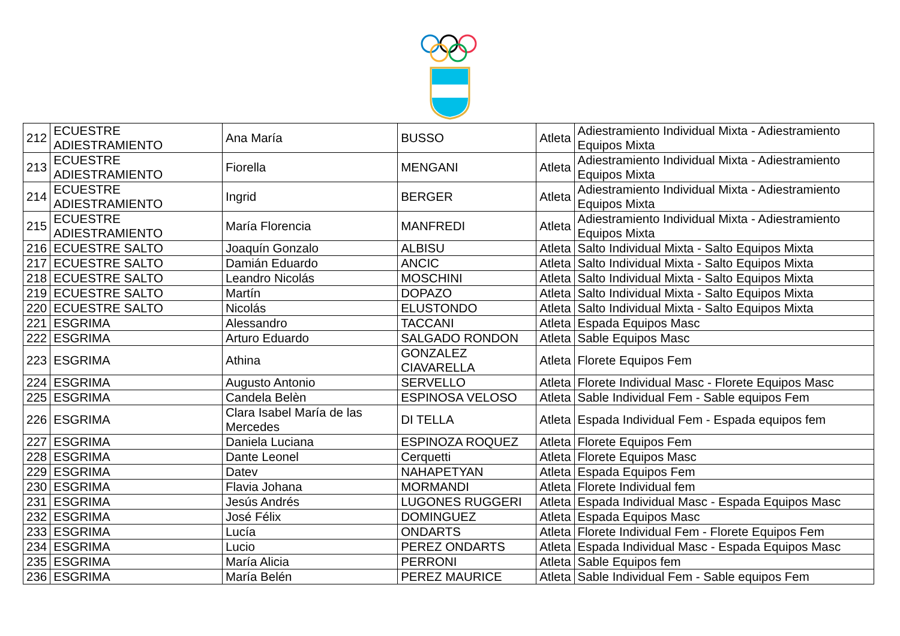| 212 | ECUESTRE ADIESTRAMIENTO | Ana María | BUSSO | Atleta | Adiestramiento Individual Mixta - Adiestramiento Equipos Mixta |
| 213 | ECUESTRE ADIESTRAMIENTO | Fiorella | MENGANI | Atleta | Adiestramiento Individual Mixta - Adiestramiento Equipos Mixta |
| 214 | ECUESTRE ADIESTRAMIENTO | Ingrid | BERGER | Atleta | Adiestramiento Individual Mixta - Adiestramiento Equipos Mixta |
| 215 | ECUESTRE ADIESTRAMIENTO | María Florencia | MANFREDI | Atleta | Adiestramiento Individual Mixta - Adiestramiento Equipos Mixta |
| 216 | ECUESTRE SALTO | Joaquín Gonzalo | ALBISU | Atleta | Salto Individual Mixta - Salto Equipos Mixta |
| 217 | ECUESTRE SALTO | Damián Eduardo | ANCIC | Atleta | Salto Individual Mixta - Salto Equipos Mixta |
| 218 | ECUESTRE SALTO | Leandro Nicolás | MOSCHINI | Atleta | Salto Individual Mixta - Salto Equipos Mixta |
| 219 | ECUESTRE SALTO | Martín | DOPAZO | Atleta | Salto Individual Mixta - Salto Equipos Mixta |
| 220 | ECUESTRE SALTO | Nicolás | ELUSTONDO | Atleta | Salto Individual Mixta - Salto Equipos Mixta |
| 221 | ESGRIMA | Alessandro | TACCANI | Atleta | Espada Equipos Masc |
| 222 | ESGRIMA | Arturo Eduardo | SALGADO RONDON | Atleta | Sable Equipos Masc |
| 223 | ESGRIMA | Athina | GONZALEZ CIAVARELLA | Atleta | Florete Equipos Fem |
| 224 | ESGRIMA | Augusto Antonio | SERVELLO | Atleta | Florete Individual Masc - Florete Equipos Masc |
| 225 | ESGRIMA | Candela Belèn | ESPINOSA VELOSO | Atleta | Sable Individual Fem - Sable equipos Fem |
| 226 | ESGRIMA | Clara Isabel María de las Mercedes | DI TELLA | Atleta | Espada Individual Fem - Espada equipos fem |
| 227 | ESGRIMA | Daniela Luciana | ESPINOZA ROQUEZ | Atleta | Florete Equipos Fem |
| 228 | ESGRIMA | Dante Leonel | Cerquetti | Atleta | Florete Equipos Masc |
| 229 | ESGRIMA | Datev | NAHAPETYAN | Atleta | Espada Equipos Fem |
| 230 | ESGRIMA | Flavia Johana | MORMANDI | Atleta | Florete Individual fem |
| 231 | ESGRIMA | Jesús Andrés | LUGONES RUGGERI | Atleta | Espada Individual Masc - Espada Equipos Masc |
| 232 | ESGRIMA | José Félix | DOMINGUEZ | Atleta | Espada Equipos Masc |
| 233 | ESGRIMA | Lucía | ONDARTS | Atleta | Florete Individual Fem - Florete Equipos Fem |
| 234 | ESGRIMA | Lucio | PEREZ ONDARTS | Atleta | Espada Individual Masc - Espada Equipos Masc |
| 235 | ESGRIMA | María Alicia | PERRONI | Atleta | Sable Equipos fem |
| 236 | ESGRIMA | María Belén | PEREZ MAURICE | Atleta | Sable Individual Fem - Sable equipos Fem |